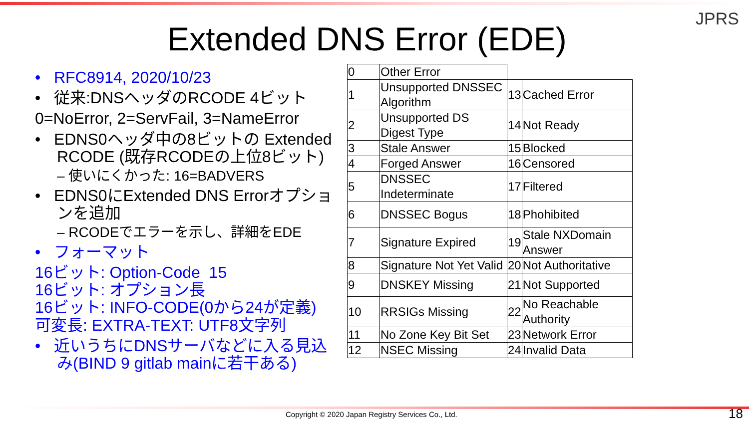JPRS
Extended DNS Error (EDE)
• RFC8914, 2020/10/23
• 従来:DNSヘッダのRCODE 4ビット
0=NoError, 2=ServFail, 3=NameError
• EDNS0ヘッダ中の8ビットの Extended RCODE (既存RCODEの上位8ビット)
– 使いにくかった: 16=BADVERS
• EDNS0にExtended DNS Errorオプションを追加
– RCODEでエラーを示し、詳細をEDE
• フォーマット
16ビット: Option-Code 15
16ビット: オプション長
16ビット: INFO-CODE(0から24が定義)
可変長: EXTRA-TEXT: UTF8文字列
• 近いうちにDNSサーバなどに入る見込み(BIND 9 gitlab mainに若干ある)
| 0 | Other Error | | |
| 1 | Unsupported DNSSEC Algorithm | 13 | Cached Error |
| 2 | Unsupported DS Digest Type | 14 | Not Ready |
| 3 | Stale Answer | 15 | Blocked |
| 4 | Forged Answer | 16 | Censored |
| 5 | DNSSEC Indeterminate | 17 | Filtered |
| 6 | DNSSEC Bogus | 18 | Phohibited |
| 7 | Signature Expired | 19 | Stale NXDomain Answer |
| 8 | Signature Not Yet Valid | 20 | Not Authoritative |
| 9 | DNSKEY Missing | 21 | Not Supported |
| 10 | RRSIGs Missing | 22 | No Reachable Authority |
| 11 | No Zone Key Bit Set | 23 | Network Error |
| 12 | NSEC Missing | 24 | Invalid Data |
Copyright © 2020 Japan Registry Services Co., Ltd.
18